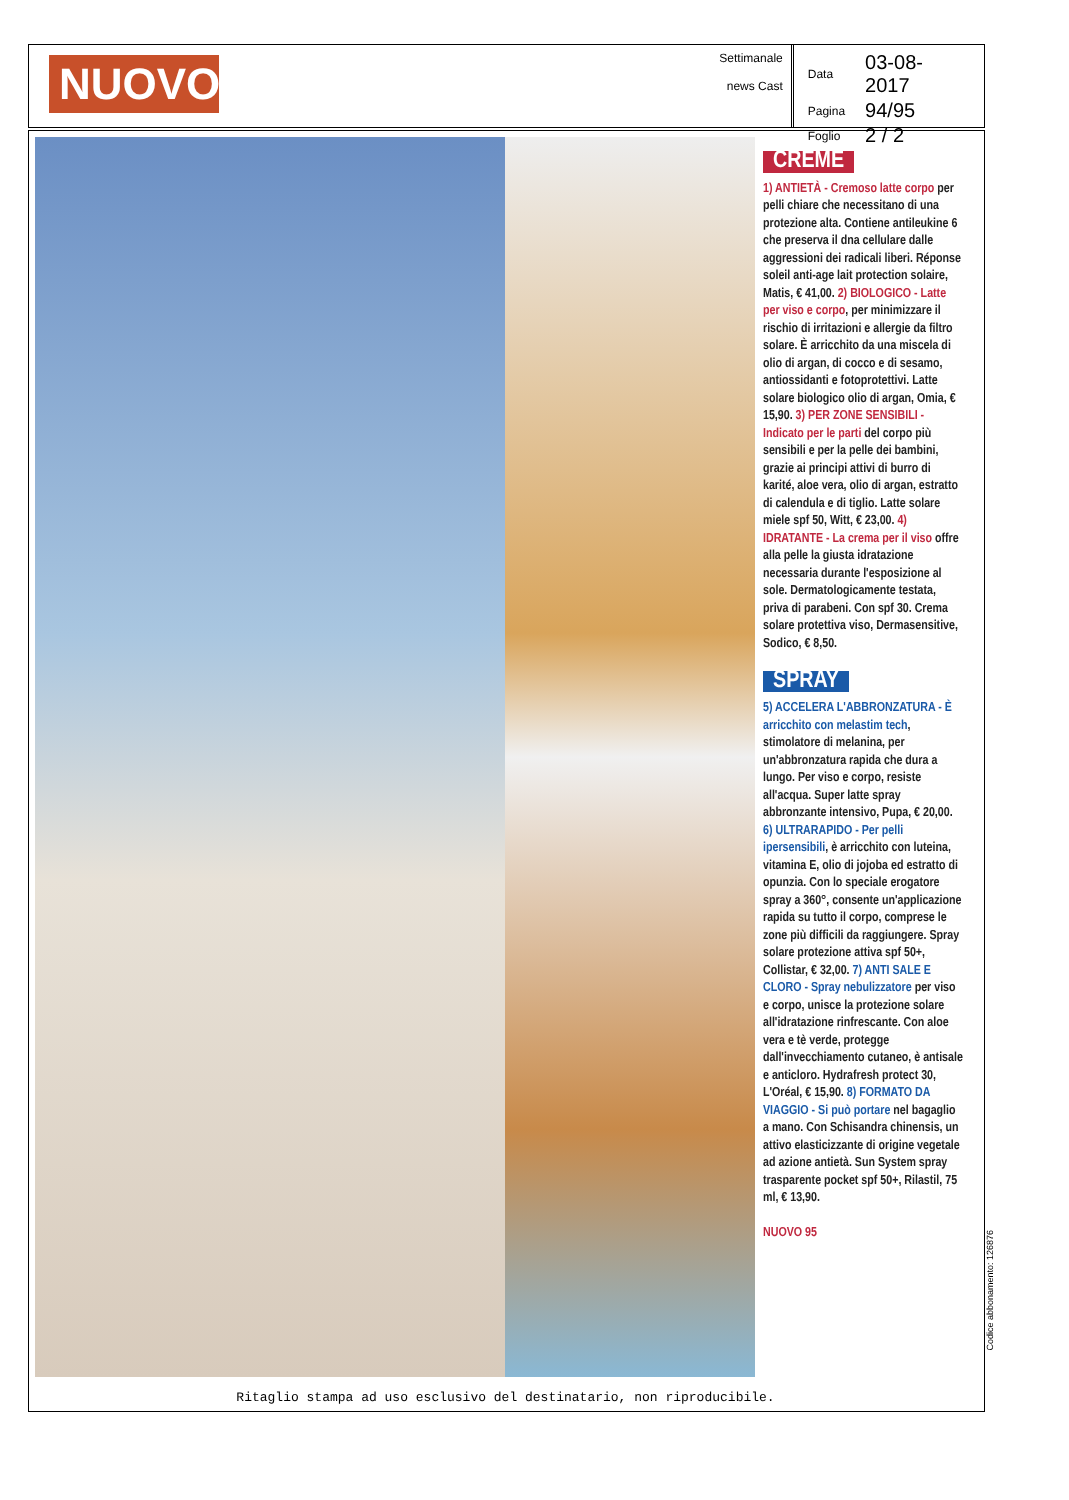NUOVO
Settimanale
news Cast
| Data | 03-08-2017 |
| Pagina | 94/95 |
| Foglio | 2 / 2 |
CREME
1) ANTIETÀ - Cremoso latte corpo per pelli chiare che necessitano di una protezione alta. Contiene antileukine 6 che preserva il dna cellulare dalle aggressioni dei radicali liberi. Réponse soleil anti-age lait protection solaire, Matis, € 41,00. 2) BIOLOGICO - Latte per viso e corpo, per minimizzare il rischio di irritazioni e allergie da filtro solare. È arricchito da una miscela di olio di argan, di cocco e di sesamo, antiossidanti e fotoprotettivi. Latte solare biologico olio di argan, Omia, € 15,90. 3) PER ZONE SENSIBILI - Indicato per le parti del corpo più sensibili e per la pelle dei bambini, grazie ai principi attivi di burro di karité, aloe vera, olio di argan, estratto di calendula e di tiglio. Latte solare miele spf 50, Witt, € 23,00. 4) IDRATANTE - La crema per il viso offre alla pelle la giusta idratazione necessaria durante l'esposizione al sole. Dermatologicamente testata, priva di parabeni. Con spf 30. Crema solare protettiva viso, Dermasensitive, Sodico, € 8,50.
SPRAY
5) ACCELERA L'ABBRONZATURA - È arricchito con melastim tech, stimolatore di melanina, per un'abbronzatura rapida che dura a lungo. Per viso e corpo, resiste all'acqua. Super latte spray abbronzante intensivo, Pupa, € 20,00. 6) ULTRARAPIDO - Per pelli ipersensibili, è arricchito con luteina, vitamina E, olio di jojoba ed estratto di opunzia. Con lo speciale erogatore spray a 360°, consente un'applicazione rapida su tutto il corpo, comprese le zone più difficili da raggiungere. Spray solare protezione attiva spf 50+, Collistar, € 32,00. 7) ANTI SALE E CLORO - Spray nebulizzatore per viso e corpo, unisce la protezione solare all'idratazione rinfrescante. Con aloe vera e tè verde, protegge dall'invecchiamento cutaneo, è antisale e anticloro. Hydrafresh protect 30, L'Oréal, € 15,90. 8) FORMATO DA VIAGGIO - Si può portare nel bagaglio a mano. Con Schisandra chinensis, un attivo elasticizzante di origine vegetale ad azione antietà. Sun System spray trasparente pocket spf 50+, Rilastil, 75 ml, € 13,90.
NUOVO 95
Ritaglio stampa ad uso esclusivo del destinatario, non riproducibile.
Codice abbonamento: 126876